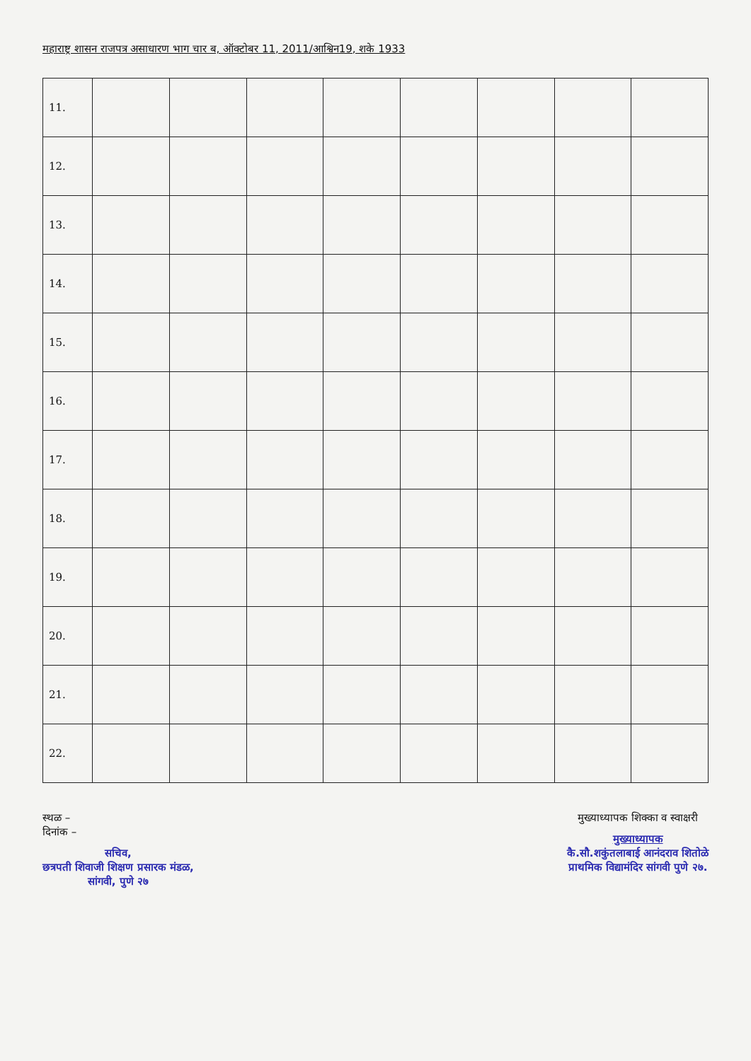महाराष्ट्र शासन राजपत्र असाधारण भाग चार ब, ऑक्टोबर 11, 2011/आश्विन19, शके 1933
| 11. | | | | | | | | |
| 12. | | | | | | | | |
| 13. | | | | | | | | |
| 14. | | | | | | | | |
| 15. | | | | | | | | |
| 16. | | | | | | | | |
| 17. | | | | | | | | |
| 18. | | | | | | | | |
| 19. | | | | | | | | |
| 20. | | | | | | | | |
| 21. | | | | | | | | |
| 22. | | | | | | | | |
स्थळ –
दिनांक –
सचिव,
छत्रपती शिवाजी शिक्षण प्रसारक मंडळ,
सांगवी, पुणे २७
मुख्याध्यापक शिक्का व स्वाक्षरी
मुख्याध्यापक
कै.सौ.शकुंतलाबाई आनंदराव शितोळे
प्राथमिक विद्यामंदिर सांगवी पुणे २७.